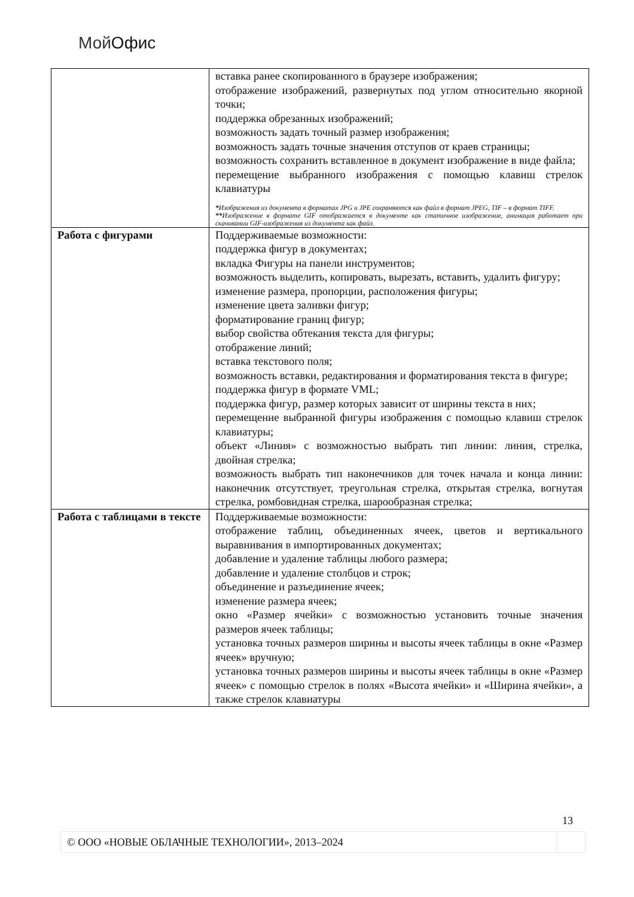Мой Офис
| | вставка ранее скопированного в браузере изображения; отображение изображений, развернутых под углом относительно якорной точки; поддержка обрезанных изображений; возможность задать точный размер изображения; возможность задать точные значения отступов от краев страницы; возможность сохранить вставленное в документ изображение в виде файла; перемещение выбранного изображения с помощью клавиш стрелок клавиатуры * Изображения из документа в форматах JPG и JPE сохраняются как файл в формат JPEG, TIF – в формат TIFF. ** Изображение в формате GIF отображается в документе как статичное изображение, анимация работает при скачивании GIF-изображения из документа как файл. |
| Работа с фигурами | Поддерживаемые возможности: поддержка фигур в документах; вкладка Фигуры на панели инструментов; возможность выделить, копировать, вырезать, вставить, удалить фигуру; изменение размера, пропорции, расположения фигуры; изменение цвета заливки фигур; форматирование границ фигур; выбор свойства обтекания текста для фигуры; отображение линий; вставка текстового поля; возможность вставки, редактирования и форматирования текста в фигуре; поддержка фигур в формате VML; поддержка фигур, размер которых зависит от ширины текста в них; перемещение выбранной фигуры изображения с помощью клавиш стрелок клавиатуры; объект «Линия» с возможностью выбрать тип линии: линия, стрелка, двойная стрелка; возможность выбрать тип наконечников для точек начала и конца линии: наконечник отсутствует, треугольная стрелка, открытая стрелка, вогнутая стрелка, ромбовидная стрелка, шарообразная стрелка; |
| Работа с таблицами в тексте | Поддерживаемые возможности: отображение таблиц, объединенных ячеек, цветов и вертикального выравнивания в импортированных документах; добавление и удаление таблицы любого размера; добавление и удаление столбцов и строк; объединение и разъединение ячеек; изменение размера ячеек; окно «Размер ячейки» с возможностью установить точные значения размеров ячеек таблицы; установка точных размеров ширины и высоты ячеек таблицы в окне «Размер ячеек» вручную; установка точных размеров ширины и высоты ячеек таблицы в окне «Размер ячеек» с помощью стрелок в полях «Высота ячейки» и «Ширина ячейки», а также стрелок клавиатуры |
13
| © ООО «НОВЫЕ ОБЛАЧНЫЕ ТЕХНОЛОГИИ», 2013–2024 | |